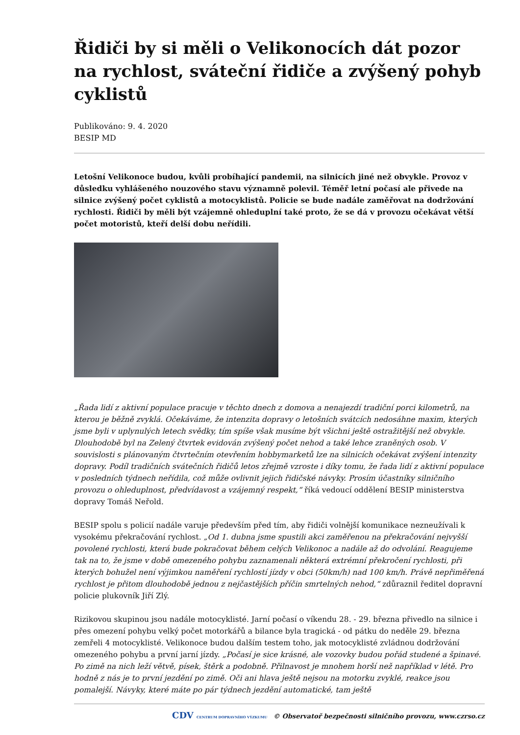Řidiči by si měli o Velikonocích dát pozor na rychlost, sváteční řidiče a zvýšený pohyb cyklistů
Publikováno: 9. 4. 2020
BESIP MD
Letošní Velikonoce budou, kvůli probíhající pandemii, na silnicích jiné než obvykle. Provoz v důsledku vyhlášeného nouzového stavu významně polevil. Téměř letní počasí ale přivede na silnice zvýšený počet cyklistů a motocyklistů. Policie se bude nadále zaměřovat na dodržování rychlosti. Řidiči by měli být vzájemně ohleduplní také proto, že se dá v provozu očekávat větší počet motoristů, kteří delší dobu neřídili.
„Řada lidí z aktivní populace pracuje v těchto dnech z domova a nenajezdí tradiční porci kilometrů, na kterou je běžně zvyklá. Očekáváme, že intenzita dopravy o letošních svátcích nedosáhne maxim, kterých jsme byli v uplynulých letech svědky, tím spíše však musíme být všichni ještě ostražitější než obvykle. Dlouhodobě byl na Zelený čtvrtek evidován zvýšený počet nehod a také lehce zraněných osob. V souvislosti s plánovaným čtvrtečním otevřením hobbymarketů lze na silnicích očekávat zvýšení intenzity dopravy. Podíl tradičních svátečních řidičů letos zřejmě vzroste i díky tomu, že řada lidí z aktivní populace v posledních týdnech neřídila, což může ovlivnit jejich řidičské návyky. Prosím účastníky silničního provozu o ohleduplnost, předvídavost a vzájemný respekt,“ říká vedoucí oddělení BESIP ministerstva dopravy Tomáš Neřold.
BESIP spolu s policií nadále varuje především před tím, aby řidiči volnější komunikace nezneužívali k vysokému překračování rychlost. „Od 1. dubna jsme spustili akci zaměřenou na překračování nejvyšší povolené rychlosti, která bude pokračovat během celých Velikonoc a nadále až do odvolání. Reagujeme tak na to, že jsme v době omezeného pohybu zaznamenali některá extrémní překročení rychlosti, při kterých bohužel není výjimkou naměření rychlostí jízdy v obci (50km/h) nad 100 km/h. Právě nepřiměřená rychlost je přitom dlouhodobě jednou z nejčastějších příčin smrtelných nehod,“ zdůraznil ředitel dopravní policie plukovník Jiří Zlý.
Rizikovou skupinou jsou nadále motocyklisté. Jarní počasí o víkendu 28. - 29. března přivedlo na silnice i přes omezení pohybu velký počet motorkářů a bilance byla tragická - od pátku do neděle 29. března zemřeli 4 motocyklisté. Velikonoce budou dalším testem toho, jak motocyklisté zvládnou dodržování omezeného pohybu a první jarní jízdy. „Počasí je sice krásné, ale vozovky budou pořád studené a špinavé. Po zimě na nich leží větvě, písek, štěrk a podobně. Přilnavost je mnohem horší než například v létě. Pro hodně z nás je to první jezdění po zimě. Oči ani hlava ještě nejsou na motorku zvyklé, reakce jsou pomalejší. Návyky, které máte po pár týdnech jezdění automatické, tam ještě
CDV CENTRUM DOPRAVNÍHO VÝZKUMU © Observatoř bezpečnosti silničního provozu, www.czrso.cz